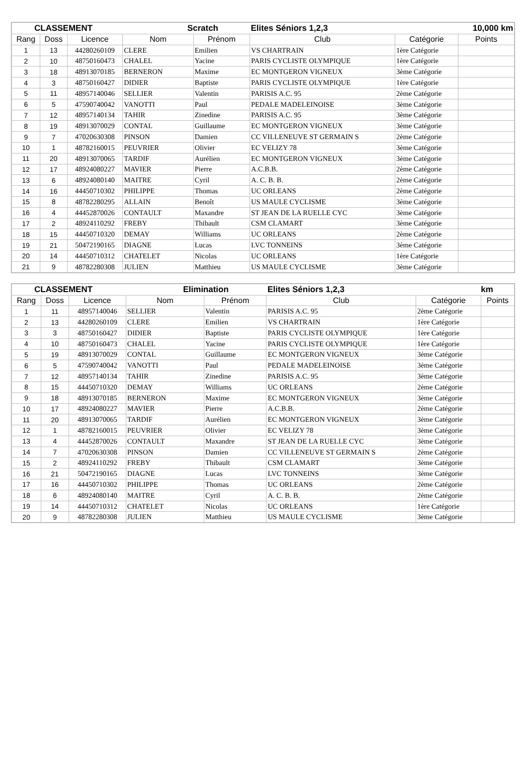| CLASSEMENT | | | Scratch | | Elites Séniors 1,2,3 | | 10,000 km |
| --- | --- | --- | --- | --- | --- | --- | --- |
| Rang | Doss | Licence | Nom | Prénom | Club | Catégorie | Points |
| 1 | 13 | 44280260109 | CLERE | Emilien | VS CHARTRAIN | 1ère Catégorie | |
| 2 | 10 | 48750160473 | CHALEL | Yacine | PARIS CYCLISTE OLYMPIQUE | 1ère Catégorie | |
| 3 | 18 | 48913070185 | BERNERON | Maxime | EC MONTGERON VIGNEUX | 3ème Catégorie | |
| 4 | 3 | 48750160427 | DIDIER | Baptiste | PARIS CYCLISTE OLYMPIQUE | 1ère Catégorie | |
| 5 | 11 | 48957140046 | SELLIER | Valentin | PARISIS A.C. 95 | 2ème Catégorie | |
| 6 | 5 | 47590740042 | VANOTTI | Paul | PEDALE MADELEINOISE | 3ème Catégorie | |
| 7 | 12 | 48957140134 | TAHIR | Zinedine | PARISIS A.C. 95 | 3ème Catégorie | |
| 8 | 19 | 48913070029 | CONTAL | Guillaume | EC MONTGERON VIGNEUX | 3ème Catégorie | |
| 9 | 7 | 47020630308 | PINSON | Damien | CC VILLENEUVE ST GERMAIN S | 2ème Catégorie | |
| 10 | 1 | 48782160015 | PEUVRIER | Olivier | EC VELIZY 78 | 3ème Catégorie | |
| 11 | 20 | 48913070065 | TARDIF | Aurélien | EC MONTGERON VIGNEUX | 3ème Catégorie | |
| 12 | 17 | 48924080227 | MAVIER | Pierre | A.C.B.B. | 2ème Catégorie | |
| 13 | 6 | 48924080140 | MAITRE | Cyril | A. C. B. B. | 2ème Catégorie | |
| 14 | 16 | 44450710302 | PHILIPPE | Thomas | UC ORLEANS | 2ème Catégorie | |
| 15 | 8 | 48782280295 | ALLAIN | Benoît | US MAULE CYCLISME | 3ème Catégorie | |
| 16 | 4 | 44452870026 | CONTAULT | Maxandre | ST JEAN DE LA RUELLE CYC | 3ème Catégorie | |
| 17 | 2 | 48924110292 | FREBY | Thibault | CSM CLAMART | 3ème Catégorie | |
| 18 | 15 | 44450710320 | DEMAY | Williams | UC ORLEANS | 2ème Catégorie | |
| 19 | 21 | 50472190165 | DIAGNE | Lucas | LVC TONNEINS | 3ème Catégorie | |
| 20 | 14 | 44450710312 | CHATELET | Nicolas | UC ORLEANS | 1ère Catégorie | |
| 21 | 9 | 48782280308 | JULIEN | Matthieu | US MAULE CYCLISME | 3ème Catégorie | |
| CLASSEMENT | | | Elimination | | Elites Séniors 1,2,3 | | km |
| --- | --- | --- | --- | --- | --- | --- | --- |
| Rang | Doss | Licence | Nom | Prénom | Club | Catégorie | Points |
| 1 | 11 | 48957140046 | SELLIER | Valentin | PARISIS A.C. 95 | 2ème Catégorie | |
| 2 | 13 | 44280260109 | CLERE | Emilien | VS CHARTRAIN | 1ère Catégorie | |
| 3 | 3 | 48750160427 | DIDIER | Baptiste | PARIS CYCLISTE OLYMPIQUE | 1ère Catégorie | |
| 4 | 10 | 48750160473 | CHALEL | Yacine | PARIS CYCLISTE OLYMPIQUE | 1ère Catégorie | |
| 5 | 19 | 48913070029 | CONTAL | Guillaume | EC MONTGERON VIGNEUX | 3ème Catégorie | |
| 6 | 5 | 47590740042 | VANOTTI | Paul | PEDALE MADELEINOISE | 3ème Catégorie | |
| 7 | 12 | 48957140134 | TAHIR | Zinedine | PARISIS A.C. 95 | 3ème Catégorie | |
| 8 | 15 | 44450710320 | DEMAY | Williams | UC ORLEANS | 2ème Catégorie | |
| 9 | 18 | 48913070185 | BERNERON | Maxime | EC MONTGERON VIGNEUX | 3ème Catégorie | |
| 10 | 17 | 48924080227 | MAVIER | Pierre | A.C.B.B. | 2ème Catégorie | |
| 11 | 20 | 48913070065 | TARDIF | Aurélien | EC MONTGERON VIGNEUX | 3ème Catégorie | |
| 12 | 1 | 48782160015 | PEUVRIER | Olivier | EC VELIZY 78 | 3ème Catégorie | |
| 13 | 4 | 44452870026 | CONTAULT | Maxandre | ST JEAN DE LA RUELLE CYC | 3ème Catégorie | |
| 14 | 7 | 47020630308 | PINSON | Damien | CC VILLENEUVE ST GERMAIN S | 2ème Catégorie | |
| 15 | 2 | 48924110292 | FREBY | Thibault | CSM CLAMART | 3ème Catégorie | |
| 16 | 21 | 50472190165 | DIAGNE | Lucas | LVC TONNEINS | 3ème Catégorie | |
| 17 | 16 | 44450710302 | PHILIPPE | Thomas | UC ORLEANS | 2ème Catégorie | |
| 18 | 6 | 48924080140 | MAITRE | Cyril | A. C. B. B. | 2ème Catégorie | |
| 19 | 14 | 44450710312 | CHATELET | Nicolas | UC ORLEANS | 1ère Catégorie | |
| 20 | 9 | 48782280308 | JULIEN | Matthieu | US MAULE CYCLISME | 3ème Catégorie | |